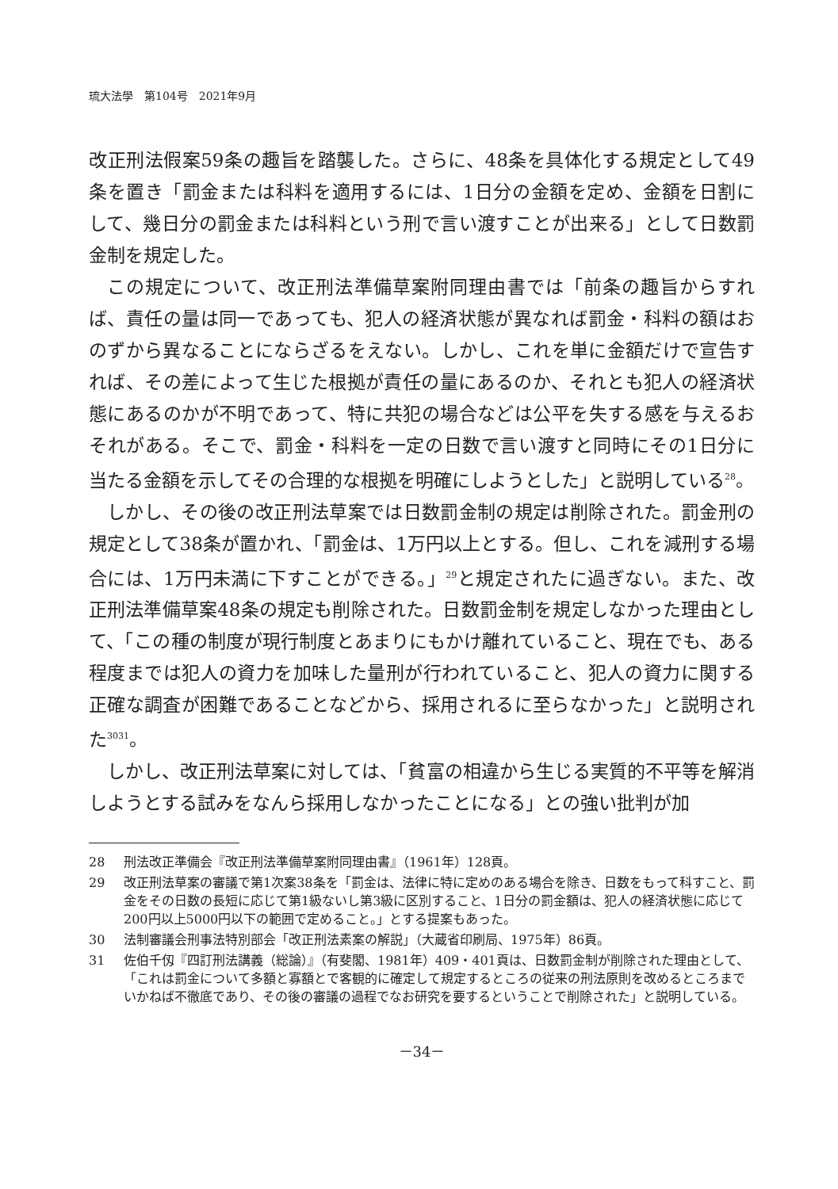琉大法學　第104号　2021年9月
改正刑法假案59条の趣旨を踏襲した。さらに、48条を具体化する規定として49条を置き「罰金または科料を適用するには、1日分の金額を定め、金額を日割にして、幾日分の罰金または科料という刑で言い渡すことが出来る」として日数罰金制を規定した。
この規定について、改正刑法準備草案附同理由書では「前条の趣旨からすれば、責任の量は同一であっても、犯人の経済状態が異なれば罰金・科料の額はおのずから異なることにならざるをえない。しかし、これを単に金額だけで宣告すれば、その差によって生じた根拠が責任の量にあるのか、それとも犯人の経済状態にあるのかが不明であって、特に共犯の場合などは公平を失する感を与えるおそれがある。そこで、罰金・科料を一定の日数で言い渡すと同時にその1日分に当たる金額を示してその合理的な根拠を明確にしようとした」と説明している<sup>28</sup>。
しかし、その後の改正刑法草案では日数罰金制の規定は削除された。罰金刑の規定として38条が置かれ、「罰金は、1万円以上とする。但し、これを減刑する場合には、1万円未満に下すことができる。」<sup>29</sup>と規定されたに過ぎない。また、改正刑法準備草案48条の規定も削除された。日数罰金制を規定しなかった理由として、「この種の制度が現行制度とあまりにもかけ離れていること、現在でも、ある程度までは犯人の資力を加味した量刑が行われていること、犯人の資力に関する正確な調査が困難であることなどから、採用されるに至らなかった」と説明された<sup>3031</sup>。
しかし、改正刑法草案に対しては、「貧富の相違から生じる実質的不平等を解消しようとする試みをなんら採用しなかったことになる」との強い批判が加
28 刑法改正準備会『改正刑法準備草案附同理由書』（1961年）128頁。
29 改正刑法草案の審議で第1次案38条を「罰金は、法律に特に定めのある場合を除き、日数をもって科すこと、罰金をその日数の長短に応じて第1級ないし第3級に区別すること、1日分の罰金額は、犯人の経済状態に応じて200円以上5000円以下の範囲で定めること。」とする提案もあった。
30 法制審議会刑事法特別部会「改正刑法素案の解説」（大蔵省印刷局、1975年）86頁。
31 佐伯千仭『四訂刑法講義（総論）』（有斐閣、1981年）409・401頁は、日数罰金制が削除された理由として、「これは罰金について多額と寡額とで客観的に確定して規定するところの従来の刑法原則を改めるところまでいかねば不徹底であり、その後の審議の過程でなお研究を要するということで削除された」と説明している。
－34－